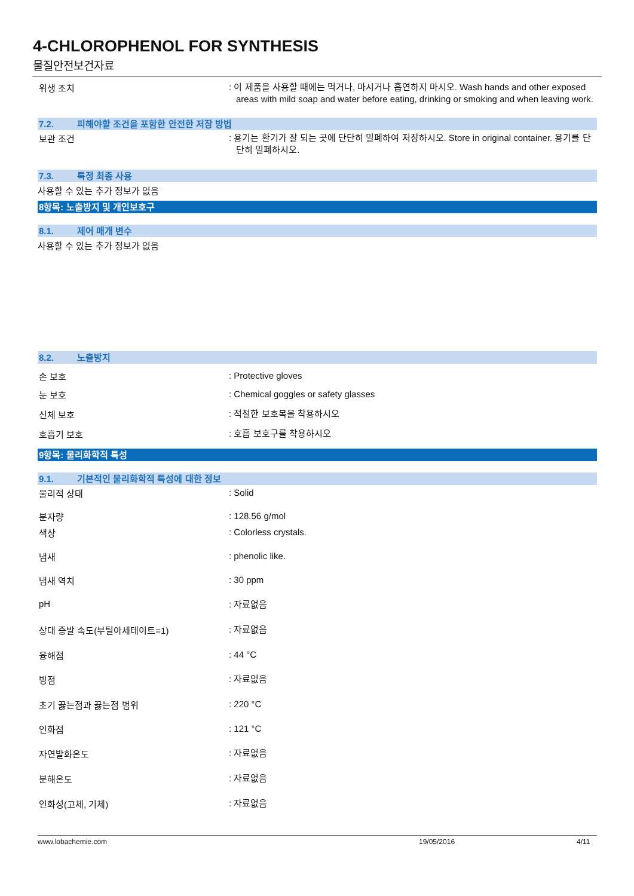4-CHLOROPHENOL FOR SYNTHESIS
물질안전보건자료
위생 조치
: 이 제품을 사용할 때에는 먹거나, 마시거나 흡연하지 마시오. Wash hands and other exposed areas with mild soap and water before eating, drinking or smoking and when leaving work.
7.2. 피해야할 조건을 포함한 안전한 저장 방법
보관 조건
: 용기는 환기가 잘 되는 곳에 단단히 밀폐하여 저장하시오. Store in original container. 용기를 단단히 밀폐하시오.
7.3. 특정 최종 사용
사용할 수 있는 추가 정보가 없음
8항목: 노출방지 및 개인보호구
8.1. 제어 매개 변수
사용할 수 있는 추가 정보가 없음
8.2. 노출방지
손 보호
: Protective gloves
눈 보호
: Chemical goggles or safety glasses
신체 보호
: 적절한 보호복을 착용하시오
호흡기 보호
: 호흡 보호구를 착용하시오
9항목: 물리화학적 특성
9.1. 기본적인 물리화학적 특성에 대한 정보
물리적 상태
: Solid
분자량
: 128.56 g/mol
색상
: Colorless crystals.
냄새
: phenolic like.
냄새 역치
: 30 ppm
pH
: 자료없음
상대 증발 속도(부틸아세테이트=1)
: 자료없음
융해점
: 44 °C
빙점
: 자료없음
초기 끓는점과 끓는점 범위
: 220 °C
인화점
: 121 °C
자연발화온도
: 자료없음
분해온도
: 자료없음
인화성(고체, 기체)
: 자료없음
www.lobachemie.com 19/05/2016 4/11